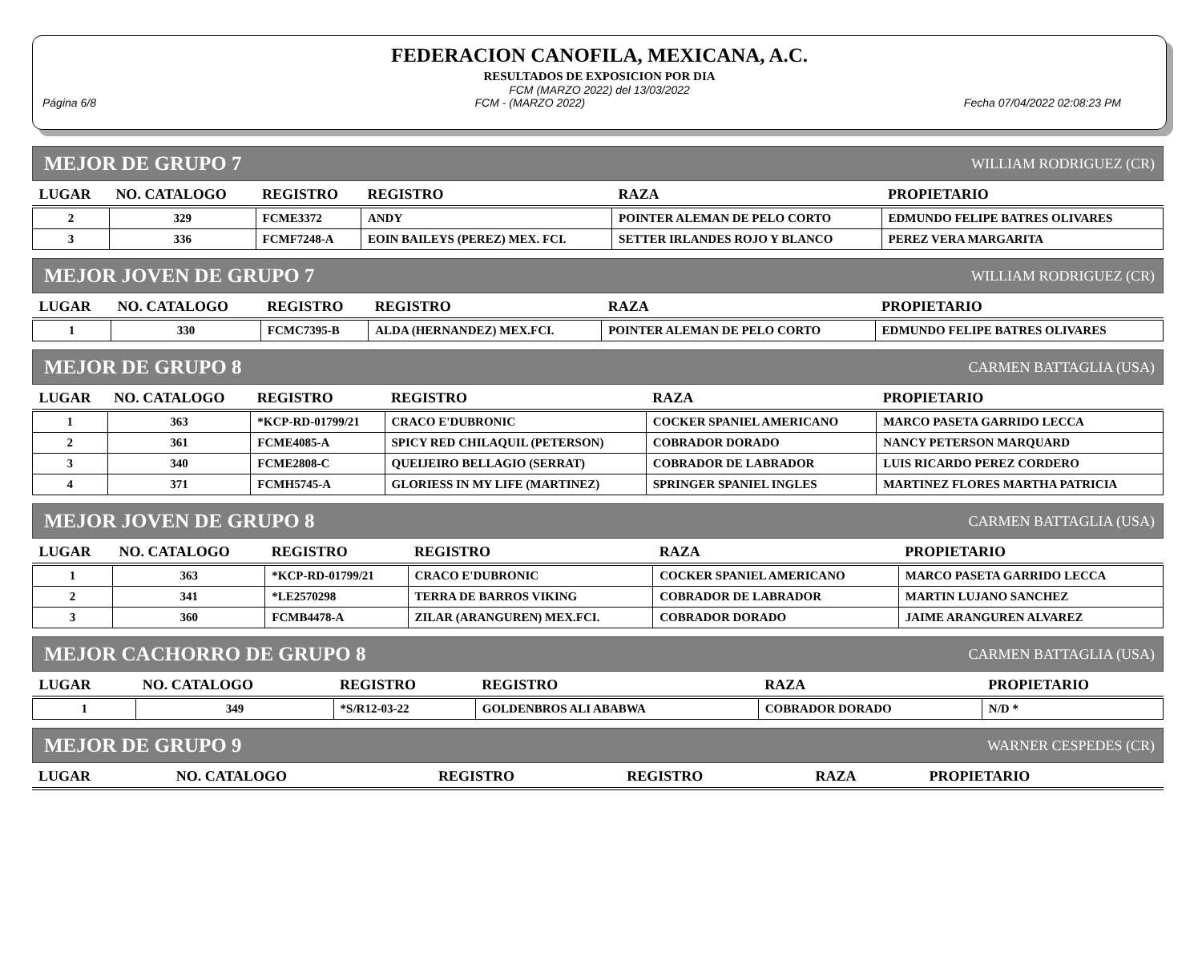FEDERACION CANOFILA, MEXICANA, A.C.
RESULTADOS DE EXPOSICION POR DIA
FCM (MARZO 2022) del 13/03/2022
Página 6/8 FCM - (MARZO 2022) Fecha 07/04/2022 02:08:23 PM
MEJOR DE GRUPO 7 WILLIAM RODRIGUEZ (CR)
| LUGAR | NO. CATALOGO | REGISTRO | REGISTRO | RAZA | PROPIETARIO |
| --- | --- | --- | --- | --- | --- |
| 2 | 329 | FCME3372 | ANDY | POINTER ALEMAN DE PELO CORTO | EDMUNDO FELIPE BATRES OLIVARES |
| 3 | 336 | FCMF7248-A | EOIN BAILEYS (PEREZ) MEX. FCI. | SETTER IRLANDES ROJO Y BLANCO | PEREZ VERA MARGARITA |
MEJOR JOVEN DE GRUPO 7 WILLIAM RODRIGUEZ (CR)
| LUGAR | NO. CATALOGO | REGISTRO | REGISTRO | RAZA | PROPIETARIO |
| --- | --- | --- | --- | --- | --- |
| 1 | 330 | FCMC7395-B | ALDA (HERNANDEZ) MEX.FCI. | POINTER ALEMAN DE PELO CORTO | EDMUNDO FELIPE BATRES OLIVARES |
MEJOR DE GRUPO 8 CARMEN BATTAGLIA (USA)
| LUGAR | NO. CATALOGO | REGISTRO | REGISTRO | RAZA | PROPIETARIO |
| --- | --- | --- | --- | --- | --- |
| 1 | 363 | *KCP-RD-01799/21 | CRACO E'DUBRONIC | COCKER SPANIEL AMERICANO | MARCO PASETA GARRIDO LECCA |
| 2 | 361 | FCME4085-A | SPICY RED CHILAQUIL (PETERSON) | COBRADOR DORADO | NANCY PETERSON MARQUARD |
| 3 | 340 | FCME2808-C | QUEIJEIRO BELLAGIO (SERRAT) | COBRADOR DE LABRADOR | LUIS RICARDO PEREZ CORDERO |
| 4 | 371 | FCMH5745-A | GLORIESS IN MY LIFE (MARTINEZ) | SPRINGER SPANIEL INGLES | MARTINEZ FLORES MARTHA PATRICIA |
MEJOR JOVEN DE GRUPO 8 CARMEN BATTAGLIA (USA)
| LUGAR | NO. CATALOGO | REGISTRO | REGISTRO | RAZA | PROPIETARIO |
| --- | --- | --- | --- | --- | --- |
| 1 | 363 | *KCP-RD-01799/21 | CRACO E'DUBRONIC | COCKER SPANIEL AMERICANO | MARCO PASETA GARRIDO LECCA |
| 2 | 341 | *LE2570298 | TERRA DE BARROS VIKING | COBRADOR DE LABRADOR | MARTIN LUJANO SANCHEZ |
| 3 | 360 | FCMB4478-A | ZILAR (ARANGUREN) MEX.FCI. | COBRADOR DORADO | JAIME ARANGUREN ALVAREZ |
MEJOR CACHORRO DE GRUPO 8 CARMEN BATTAGLIA (USA)
| LUGAR | NO. CATALOGO | REGISTRO | REGISTRO | RAZA | PROPIETARIO |
| --- | --- | --- | --- | --- | --- |
| 1 | 349 | *S/R12-03-22 | GOLDENBROS ALI ABABWA | COBRADOR DORADO | N/D * |
MEJOR DE GRUPO 9 WARNER CESPEDES (CR)
| LUGAR | NO. CATALOGO | REGISTRO | REGISTRO | RAZA | PROPIETARIO |
| --- | --- | --- | --- | --- | --- |